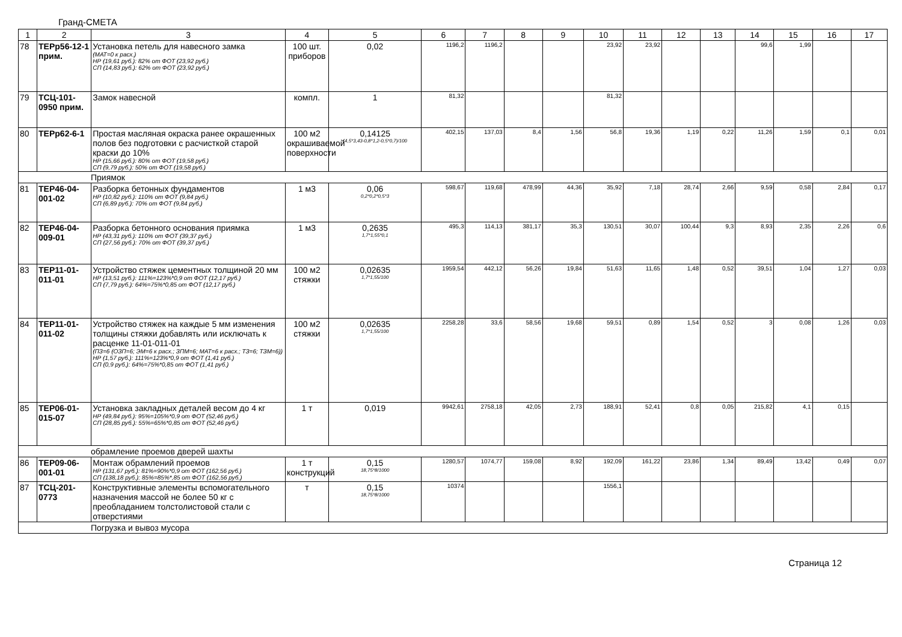Гранд-СМЕТА
| 1 | 2 | 3 | 4 | 5 | 6 | 7 | 8 | 9 | 10 | 11 | 12 | 13 | 14 | 15 | 16 | 17 |
| --- | --- | --- | --- | --- | --- | --- | --- | --- | --- | --- | --- | --- | --- | --- | --- | --- |
| 78 | ТЕРр56-12-1 прим. | Установка петель для навесного замка (МАТ=0 к расх.) НР (19,61 руб.): 82% от ФОТ (23,92 руб.) СП (14,83 руб.): 62% от ФОТ (23,92 руб.) | 100 шт. приборов | 0,02 | 1196,2 | 1196,2 | | | 23,92 | 23,92 | | | 99,6 | 1,99 | | |
| 79 | ТСЦ-101-0950 прим. | Замок навесной | компл. | 1 | 81,32 | | | | 81,32 | | | | | | | |
| 80 | ТЕРр62-6-1 | Простая масляная окраска ранее окрашенных полов без подготовки с расчисткой старой краски до 10% НР (15,66 руб.): 80% от ФОТ (19,58 руб.) СП (9,79 руб.): 50% от ФОТ (19,58 руб.) | 100 м2 окрашиваемой поверхности | 0,14125 (4,5*3,43-0,8*1,2-0,5*0,7)/100 | 402,15 | 137,03 | 8,4 | 1,56 | 56,8 | 19,36 | 1,19 | 0,22 | 11,26 | 1,59 | 0,1 | 0,01 |
| Приямок | | | | | | | | | | | | | | | | |
| 81 | ТЕР46-04-001-02 | Разборка бетонных фундаментов НР (10,82 руб.): 110% от ФОТ (9,84 руб.) СП (6,89 руб.): 70% от ФОТ (9,84 руб.) | 1 м3 | 0,06 0,2*0,2*0,5*3 | 598,67 | 119,68 | 478,99 | 44,36 | 35,92 | 7,18 | 28,74 | 2,66 | 9,59 | 0,58 | 2,84 | 0,17 |
| 82 | ТЕР46-04-009-01 | Разборка бетонного основания приямка НР (43,31 руб.): 110% от ФОТ (39,37 руб.) СП (27,56 руб.): 70% от ФОТ (39,37 руб.) | 1 м3 | 0,2635 1,7*1,55*0,1 | 495,3 | 114,13 | 381,17 | 35,3 | 130,51 | 30,07 | 100,44 | 9,3 | 8,93 | 2,35 | 2,26 | 0,6 |
| 83 | ТЕР11-01-011-01 | Устройство стяжек цементных толщиной 20 мм НР (13,51 руб.): 111%=123%*0,9 от ФОТ (12,17 руб.) СП (7,79 руб.): 64%=75%*0,85 от ФОТ (12,17 руб.) | 100 м2 стяжки | 0,02635 1,7*1,55/100 | 1959,54 | 442,12 | 56,26 | 19,84 | 51,63 | 11,65 | 1,48 | 0,52 | 39,51 | 1,04 | 1,27 | 0,03 |
| 84 | ТЕР11-01-011-02 | Устройство стяжек на каждые 5 мм изменения толщины стяжки добавлять или исключать к расценке 11-01-011-01 (ПЗ=6 (ОЗП=6; ЭМ=6 к расх.; ЗПМ=6; МАТ=6 к расх.; ТЗ=6; ТЗМ=6)) НР (1,57 руб.): 111%=123%*0,9 от ФОТ (1,41 руб.) СП (0,9 руб.): 64%=75%*0,85 от ФОТ (1,41 руб.) | 100 м2 стяжки | 0,02635 1,7*1,55/100 | 2258,28 | 33,6 | 58,56 | 19,68 | 59,51 | 0,89 | 1,54 | 0,52 | 3 | 0,08 | 1,26 | 0,03 |
| 85 | ТЕР06-01-015-07 | Установка закладных деталей весом до 4 кг НР (49,84 руб.): 95%=105%*0,9 от ФОТ (52,46 руб.) СП (28,85 руб.): 55%=65%*0,85 от ФОТ (52,46 руб.) | 1 т | 0,019 | 9942,61 | 2758,18 | 42,05 | 2,73 | 188,91 | 52,41 | 0,8 | 0,05 | 215,82 | 4,1 | 0,15 | |
| обрамление проемов дверей шахты | | | | | | | | | | | | | | | | |
| 86 | ТЕР09-06-001-01 | Монтаж обрамлений проемов НР (131,67 руб.): 81%=90%*0,9 от ФОТ (162,56 руб.) СП (138,18 руб.): 85%=85%*,85 от ФОТ (162,56 руб.) | 1 т конструкций | 0,15 18,75*8/1000 | 1280,57 | 1074,77 | 159,08 | 8,92 | 192,09 | 161,22 | 23,86 | 1,34 | 89,49 | 13,42 | 0,49 | 0,07 |
| 87 | ТСЦ-201-0773 | Конструктивные элементы вспомогательного назначения массой не более 50 кг с преобладанием толстолистовой стали с отверстиями | т | 0,15 18,75*8/1000 | 10374 | | | | 1556,1 | | | | | | | |
| Погрузка и вывоз мусора | | | | | | | | | | | | | | | | |
Страница 12